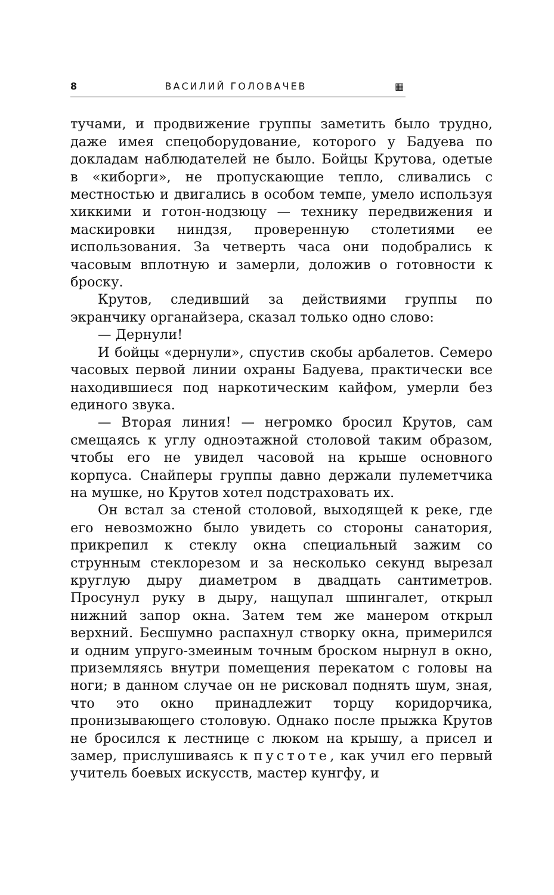8 ВАСИЛИЙ ГОЛОВАЧЕВ ▦
тучами, и продвижение группы заметить было трудно, даже имея спецоборудование, которого у Бадуева по докладам наблюдателей не было. Бойцы Крутова, одетые в «киборги», не пропускающие тепло, сливались с местностью и двигались в особом темпе, умело используя хиккими и готон-нодзюцу — технику передвижения и маскировки ниндзя, проверенную столетиями ее использования. За четверть часа они подобрались к часовым вплотную и замерли, доложив о готовности к броску.
Крутов, следивший за действиями группы по экранчику органайзера, сказал только одно слово:
— Дернули!
И бойцы «дернули», спустив скобы арбалетов. Семеро часовых первой линии охраны Бадуева, практически все находившиеся под наркотическим кайфом, умерли без единого звука.
— Вторая линия! — негромко бросил Крутов, сам смещаясь к углу одноэтажной столовой таким образом, чтобы его не увидел часовой на крыше основного корпуса. Снайперы группы давно держали пулеметчика на мушке, но Крутов хотел подстраховать их.
Он встал за стеной столовой, выходящей к реке, где его невозможно было увидеть со стороны санатория, прикрепил к стеклу окна специальный зажим со струнным стеклорезом и за несколько секунд вырезал круглую дыру диаметром в двадцать сантиметров. Просунул руку в дыру, нащупал шпингалет, открыл нижний запор окна. Затем тем же манером открыл верхний. Бесшумно распахнул створку окна, примерился и одним упруго-змеиным точным броском нырнул в окно, приземляясь внутри помещения перекатом с головы на ноги; в данном случае он не рисковал поднять шум, зная, что это окно принадлежит торцу коридорчика, пронизывающего столовую. Однако после прыжка Крутов не бросился к лестнице с люком на крышу, а присел и замер, прислушиваясь к пустоте, как учил его первый учитель боевых искусств, мастер кунгфу, и